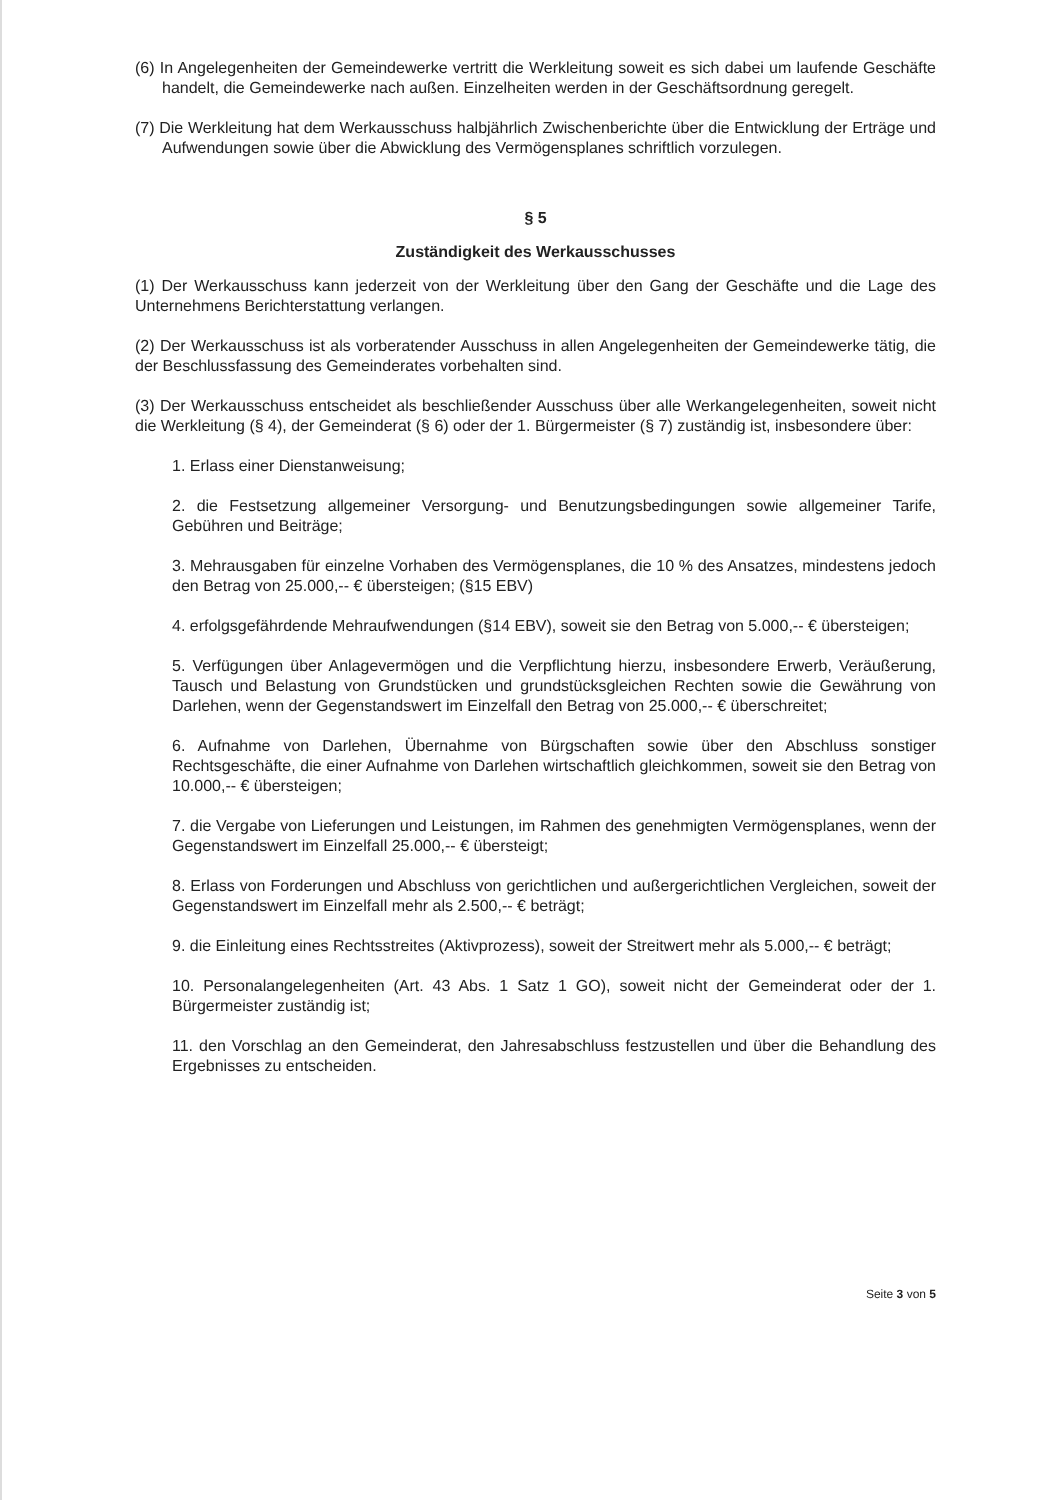(6) In Angelegenheiten der Gemeindewerke vertritt die Werkleitung soweit es sich dabei um laufende Geschäfte handelt, die Gemeindewerke nach außen. Einzelheiten werden in der Geschäftsordnung geregelt.
(7) Die Werkleitung hat dem Werkausschuss halbjährlich Zwischenberichte über die Entwicklung der Erträge und Aufwendungen sowie über die Abwicklung des Vermögensplanes schriftlich vorzulegen.
§ 5
Zuständigkeit des Werkausschusses
(1) Der Werkausschuss kann jederzeit von der Werkleitung über den Gang der Geschäfte und die Lage des Unternehmens Berichterstattung verlangen.
(2) Der Werkausschuss ist als vorberatender Ausschuss in allen Angelegenheiten der Gemeindewerke tätig, die der Beschlussfassung des Gemeinderates vorbehalten sind.
(3) Der Werkausschuss entscheidet als beschließender Ausschuss über alle Werkangelegenheiten, soweit nicht die Werkleitung (§ 4), der Gemeinderat (§ 6) oder der 1. Bürgermeister (§ 7) zuständig ist, insbesondere über:
1. Erlass einer Dienstanweisung;
2. die Festsetzung allgemeiner Versorgung- und Benutzungsbedingungen sowie allgemeiner Tarife, Gebühren und Beiträge;
3. Mehrausgaben für einzelne Vorhaben des Vermögensplanes, die 10 % des Ansatzes, mindestens jedoch den Betrag von 25.000,-- € übersteigen; (§15 EBV)
4. erfolgsgefährdende Mehraufwendungen (§14 EBV), soweit sie den Betrag von 5.000,-- € übersteigen;
5. Verfügungen über Anlagevermögen und die Verpflichtung hierzu, insbesondere Erwerb, Veräußerung, Tausch und Belastung von Grundstücken und grundstücksgleichen Rechten sowie die Gewährung von Darlehen, wenn der Gegenstandswert im Einzelfall den Betrag von 25.000,-- € überschreitet;
6. Aufnahme von Darlehen, Übernahme von Bürgschaften sowie über den Abschluss sonstiger Rechtsgeschäfte, die einer Aufnahme von Darlehen wirtschaftlich gleichkommen, soweit sie den Betrag von 10.000,-- € übersteigen;
7. die Vergabe von Lieferungen und Leistungen, im Rahmen des genehmigten Vermögensplanes, wenn der Gegenstandswert im Einzelfall 25.000,-- € übersteigt;
8. Erlass von Forderungen und Abschluss von gerichtlichen und außergerichtlichen Vergleichen, soweit der Gegenstandswert im Einzelfall mehr als 2.500,-- € beträgt;
9. die Einleitung eines Rechtsstreites (Aktivprozess), soweit der Streitwert mehr als 5.000,-- € beträgt;
10. Personalangelegenheiten (Art. 43 Abs. 1 Satz 1 GO), soweit nicht der Gemeinderat oder der 1. Bürgermeister zuständig ist;
11. den Vorschlag an den Gemeinderat, den Jahresabschluss festzustellen und über die Behandlung des Ergebnisses zu entscheiden.
Seite 3 von 5